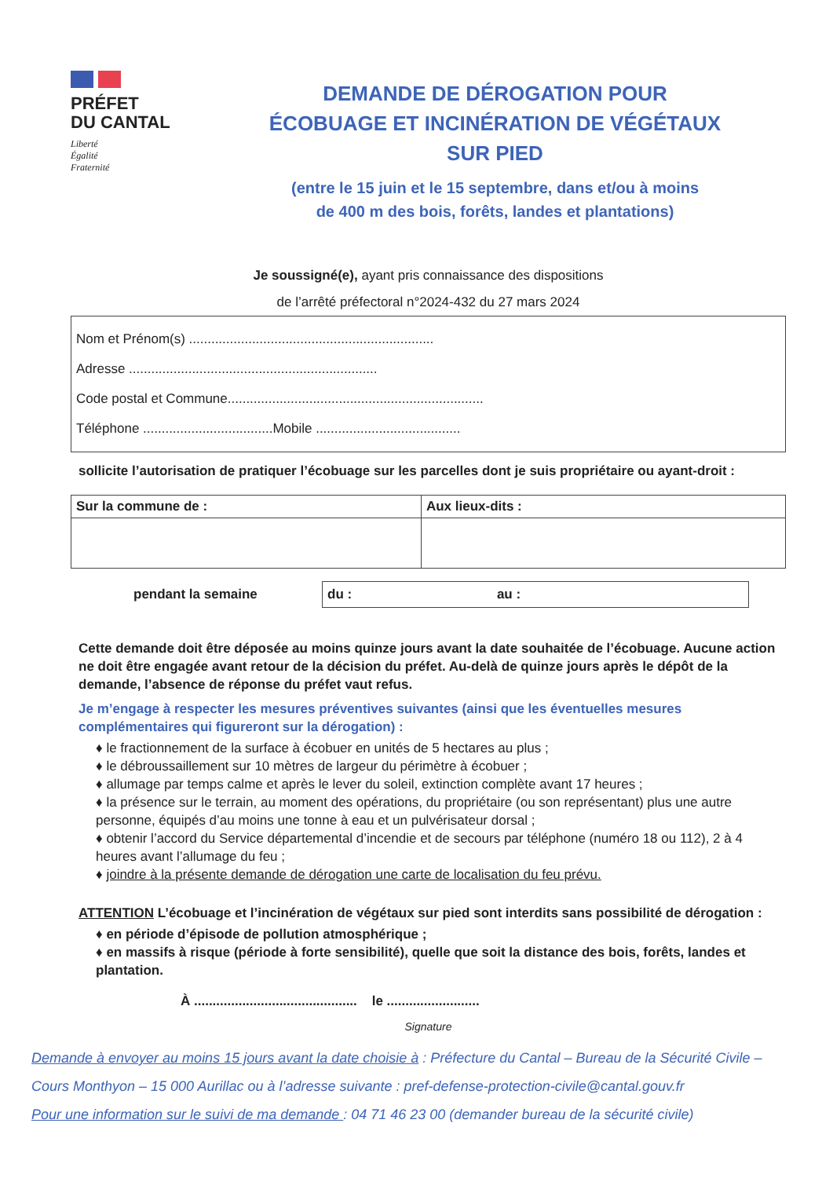PRÉFET
DU CANTAL
Liberté
Égalité
Fraternité
DEMANDE DE DÉROGATION POUR
ÉCOBUAGE ET INCINÉRATION DE VÉGÉTAUX
SUR PIED
(entre le 15 juin et le 15 septembre, dans et/ou à moins
de 400 m des bois, forêts, landes et plantations)
Je soussigné(e), ayant pris connaissance des dispositions
de l’arrêté préfectoral n°2024-432 du 27 mars 2024
Nom et Prénom(s) ..................................................................
Adresse ...................................................................
Code postal et Commune.....................................................................
Téléphone ...................................Mobile .......................................
sollicite l’autorisation de pratiquer l’écobuage sur les parcelles dont je suis propriétaire ou ayant-droit :
| Sur la commune de : | Aux lieux-dits : |
pendant la semaine du : au :
Cette demande doit être déposée au moins quinze jours avant la date souhaitée de l’écobuage. Aucune action ne doit être engagée avant retour de la décision du préfet. Au-delà de quinze jours après le dépôt de la demande, l’absence de réponse du préfet vaut refus.
Je m’engage à respecter les mesures préventives suivantes (ainsi que les éventuelles mesures complémentaires qui figureront sur la dérogation) :
♦ le fractionnement de la surface à écobuer en unités de 5 hectares au plus ;
♦ le débroussaillement sur 10 mètres de largeur du périmètre à écobuer ;
♦ allumage par temps calme et après le lever du soleil, extinction complète avant 17 heures ;
♦ la présence sur le terrain, au moment des opérations, du propriétaire (ou son représentant) plus une autre personne, équipés d’au moins une tonne à eau et un pulvérisateur dorsal ;
♦ obtenir l’accord du Service départemental d’incendie et de secours par téléphone (numéro 18 ou 112), 2 à 4 heures avant l’allumage du feu ;
♦ joindre à la présente demande de dérogation une carte de localisation du feu prévu.
ATTENTION L’écobuage et l’incinération de végétaux sur pied sont interdits sans possibilité de dérogation :
♦ en période d’épisode de pollution atmosphérique ;
♦ en massifs à risque (période à forte sensibilité), quelle que soit la distance des bois, forêts, landes et plantation.
À ............................................ le .........................
Signature
Demande à envoyer au moins 15 jours avant la date choisie à : Préfecture du Cantal – Bureau de la Sécurité Civile – Cours Monthyon – 15 000 Aurillac ou à l’adresse suivante : pref-defense-protection-civile@cantal.gouv.fr
Pour une information sur le suivi de ma demande : 04 71 46 23 00 (demander bureau de la sécurité civile)